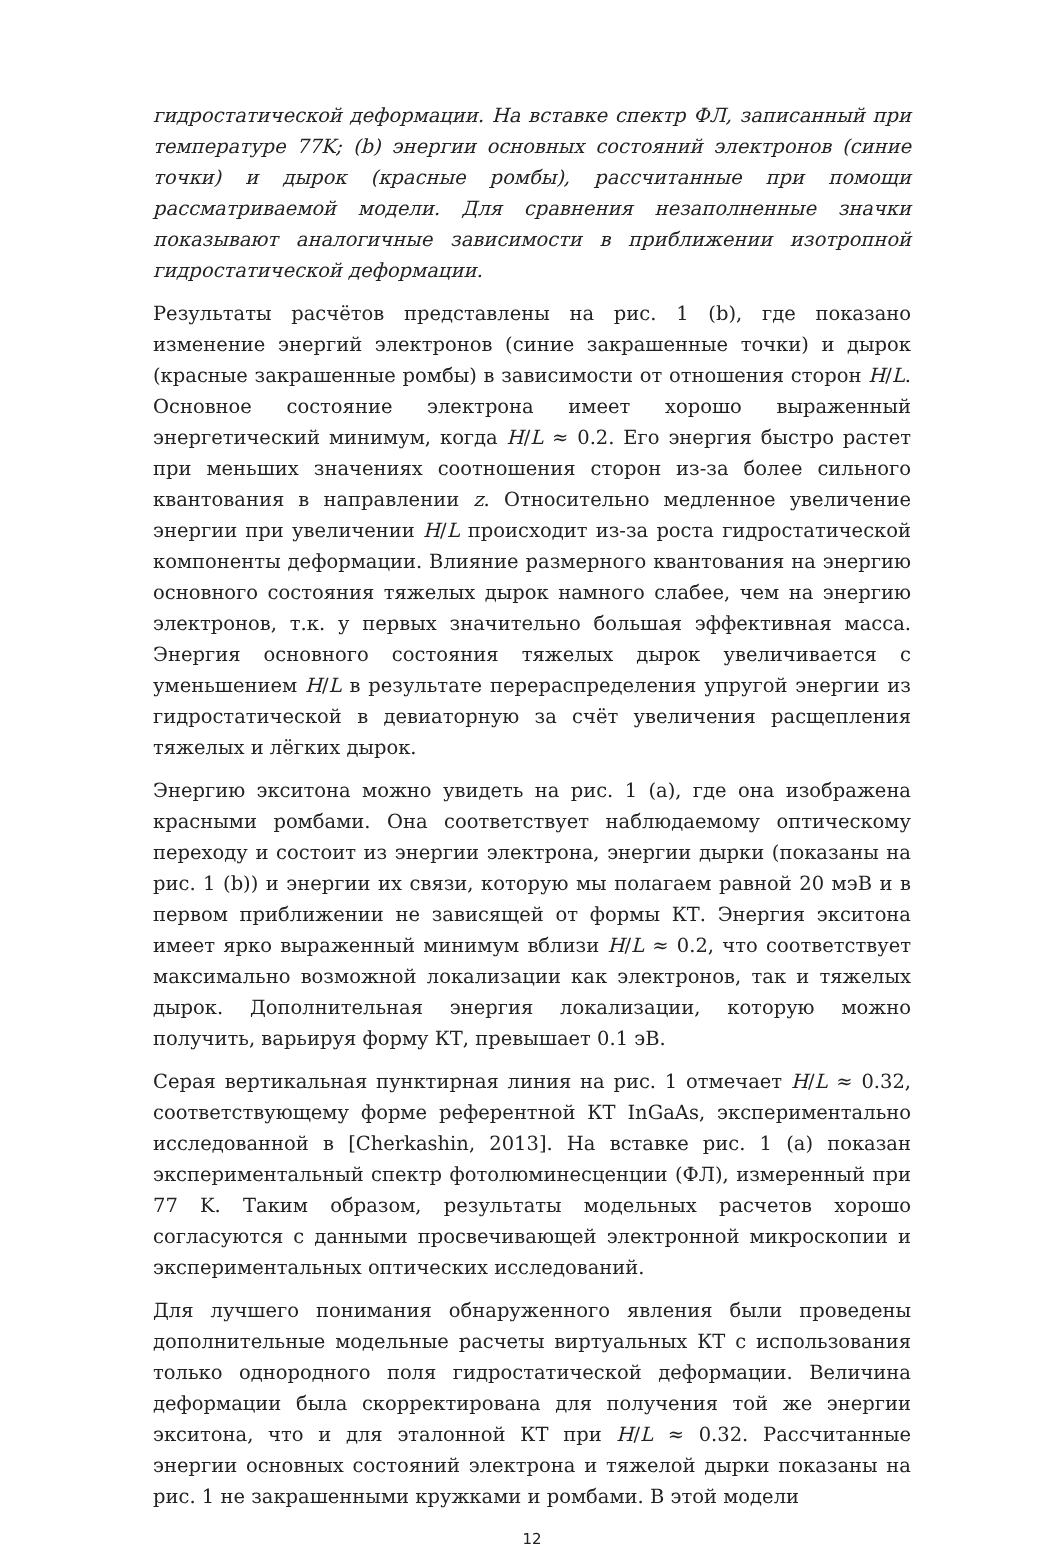гидростатической деформации. На вставке спектр ФЛ, записанный при температуре 77K; (b) энергии основных состояний электронов (синие точки) и дырок (красные ромбы), рассчитанные при помощи рассматриваемой модели. Для сравнения незаполненные значки показывают аналогичные зависимости в приближении изотропной гидростатической деформации.
Результаты расчётов представлены на рис. 1 (b), где показано изменение энергий электронов (синие закрашенные точки) и дырок (красные закрашенные ромбы) в зависимости от отношения сторон H/L. Основное состояние электрона имеет хорошо выраженный энергетический минимум, когда H/L ≈ 0.2. Его энергия быстро растет при меньших значениях соотношения сторон из-за более сильного квантования в направлении z. Относительно медленное увеличение энергии при увеличении H/L происходит из-за роста гидростатической компоненты деформации. Влияние размерного квантования на энергию основного состояния тяжелых дырок намного слабее, чем на энергию электронов, т.к. у первых значительно большая эффективная масса. Энергия основного состояния тяжелых дырок увеличивается с уменьшением H/L в результате перераспределения упругой энергии из гидростатической в девиаторную за счёт увеличения расщепления тяжелых и лёгких дырок.
Энергию экситона можно увидеть на рис. 1 (a), где она изображена красными ромбами. Она соответствует наблюдаемому оптическому переходу и состоит из энергии электрона, энергии дырки (показаны на рис. 1 (b)) и энергии их связи, которую мы полагаем равной 20 мэВ и в первом приближении не зависящей от формы КТ. Энергия экситона имеет ярко выраженный минимум вблизи H/L ≈ 0.2, что соответствует максимально возможной локализации как электронов, так и тяжелых дырок. Дополнительная энергия локализации, которую можно получить, варьируя форму КТ, превышает 0.1 эВ.
Серая вертикальная пунктирная линия на рис. 1 отмечает H/L ≈ 0.32, соответствующему форме референтной КТ InGaAs, экспериментально исследованной в [Cherkashin, 2013]. На вставке рис. 1 (a) показан экспериментальный спектр фотолюминесценции (ФЛ), измеренный при 77 K. Таким образом, результаты модельных расчетов хорошо согласуются с данными просвечивающей электронной микроскопии и экспериментальных оптических исследований.
Для лучшего понимания обнаруженного явления были проведены дополнительные модельные расчеты виртуальных КТ с использования только однородного поля гидростатической деформации. Величина деформации была скорректирована для получения той же энергии экситона, что и для эталонной КТ при H/L ≈ 0.32. Рассчитанные энергии основных состояний электрона и тяжелой дырки показаны на рис. 1 не закрашенными кружками и ромбами. В этой модели
12